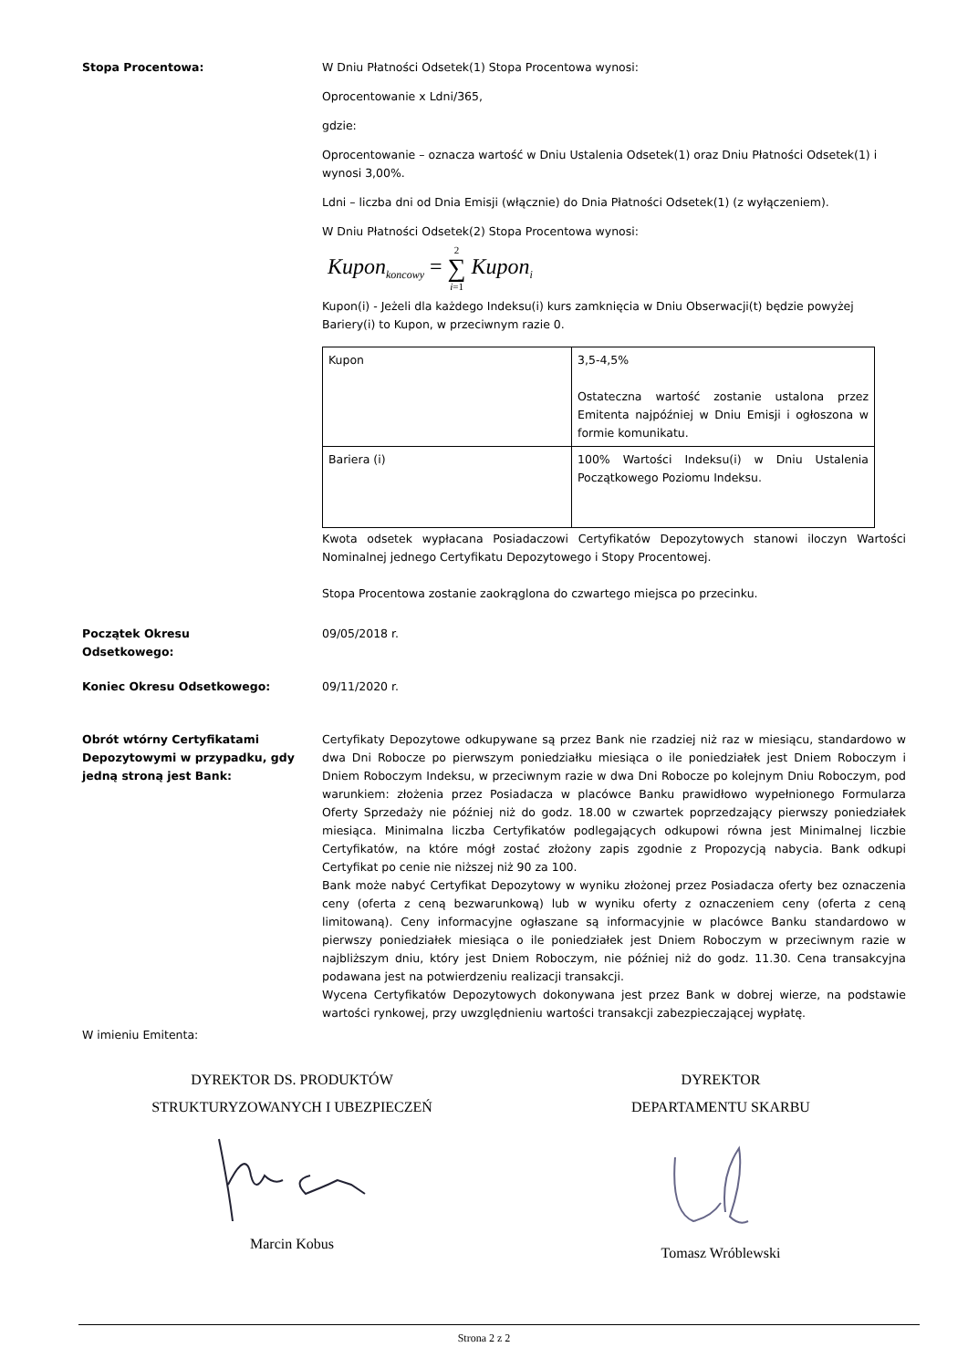Stopa Procentowa: W Dniu Płatności Odsetek(1) Stopa Procentowa wynosi:
Oprocentowanie x Ldni/365,
gdzie:
Oprocentowanie – oznacza wartość w Dniu Ustalenia Odsetek(1) oraz Dniu Płatności Odsetek(1) i wynosi 3,00%.
Ldni – liczba dni od Dnia Emisji (włącznie) do Dnia Płatności Odsetek(1) (z wyłączeniem).
W Dniu Płatności Odsetek(2) Stopa Procentowa wynosi:
Kupon<sub>koncowy</sub> = 2
∑
i=1 Kupon<sub>i</sub>
Kupon(i) - Jeżeli dla każdego Indeksu(i) kurs zamknięcia w Dniu Obserwacji(t) będzie powyżej Bariery(i) to Kupon, w przeciwnym razie 0.
| Kupon | 3,5-4,5% Ostateczna wartość zostanie ustalona przez Emitenta najpóźniej w Dniu Emisji i ogłoszona w formie komunikatu. |
| Bariera (i) | 100% Wartości Indeksu(i) w Dniu Ustalenia Początkowego Poziomu Indeksu. |
Kwota odsetek wypłacana Posiadaczowi Certyfikatów Depozytowych stanowi iloczyn Wartości Nominalnej jednego Certyfikatu Depozytowego i Stopy Procentowej.
Stopa Procentowa zostanie zaokrąglona do czwartego miejsca po przecinku.
Początek Okresu
Odsetkowego:
09/05/2018 r.
Koniec Okresu Odsetkowego: 09/11/2020 r.
Obrót wtórny Certyfikatami Depozytowymi w przypadku, gdy jedną stroną jest Bank:
Certyfikaty Depozytowe odkupywane są przez Bank nie rzadziej niż raz w miesiącu, standardowo w dwa Dni Robocze po pierwszym poniedziałku miesiąca o ile poniedziałek jest Dniem Roboczym i Dniem Roboczym Indeksu, w przeciwnym razie w dwa Dni Robocze po kolejnym Dniu Roboczym, pod warunkiem: złożenia przez Posiadacza w placówce Banku prawidłowo wypełnionego Formularza Oferty Sprzedaży nie później niż do godz. 18.00 w czwartek poprzedzający pierwszy poniedziałek miesiąca. Minimalna liczba Certyfikatów podlegających odkupowi równa jest Minimalnej liczbie Certyfikatów, na które mógł zostać złożony zapis zgodnie z Propozycją nabycia. Bank odkupi Certyfikat po cenie nie niższej niż 90 za 100.
Bank może nabyć Certyfikat Depozytowy w wyniku złożonej przez Posiadacza oferty bez oznaczenia ceny (oferta z ceną bezwarunkową) lub w wyniku oferty z oznaczeniem ceny (oferta z ceną limitowaną). Ceny informacyjne ogłaszane są informacyjnie w placówce Banku standardowo w pierwszy poniedziałek miesiąca o ile poniedziałek jest Dniem Roboczym w przeciwnym razie w najbliższym dniu, który jest Dniem Roboczym, nie później niż do godz. 11.30. Cena transakcyjna podawana jest na potwierdzeniu realizacji transakcji.
Wycena Certyfikatów Depozytowych dokonywana jest przez Bank w dobrej wierze, na podstawie wartości rynkowej, przy uwzględnieniu wartości transakcji zabezpieczającej wypłatę.
W imieniu Emitenta:
DYREKTOR DS. PRODUKTÓW
STRUKTURYZOWANYCH I UBEZPIECZEŃ Marcin Kobus
DYREKTOR
DEPARTAMENTU SKARBU Tomasz Wróblewski
Strona 2 z 2